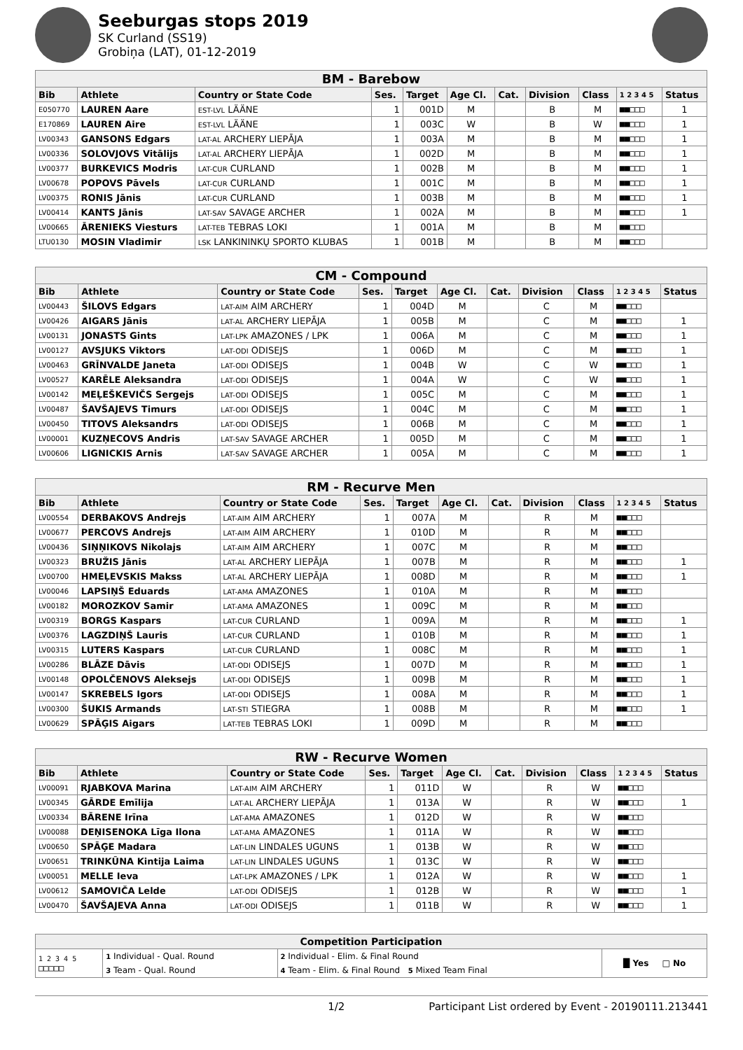Seeburgas stops 2019
SK Curland (SS19)
Grobiņa (LAT), 01-12-2019
| BM - Barebow | | | | | | | | | | |
| --- | --- | --- | --- | --- | --- | --- | --- | --- | --- | --- |
| Bib | Athlete | Country or State Code | Ses. | Target | Age Cl. | Cat. | Division | Class | 1 2 3 4 5 | Status |
| E050770 | LAUREN Aare | EST-LVL LÄÄNE | 1 | 001D | M | | B | M | ■■□□□ | 1 |
| E170869 | LAUREN Aire | EST-LVL LÄÄNE | 1 | 003C | W | | B | W | ■■□□□ | 1 |
| LV00343 | GANSONS Edgars | LAT-AL ARCHERY LIEPĀJA | 1 | 003A | M | | B | M | ■■□□□ | 1 |
| LV00336 | SOLOVJOVS Vitālijs | LAT-AL ARCHERY LIEPĀJA | 1 | 002D | M | | B | M | ■■□□□ | 1 |
| LV00377 | BURKEVICS Modris | LAT-CUR CURLAND | 1 | 002B | M | | B | M | ■■□□□ | 1 |
| LV00678 | POPOVS Pāvels | LAT-CUR CURLAND | 1 | 001C | M | | B | M | ■■□□□ | 1 |
| LV00375 | RONIS Jānis | LAT-CUR CURLAND | 1 | 003B | M | | B | M | ■■□□□ | 1 |
| LV00414 | KANTS Jānis | LAT-SAV SAVAGE ARCHER | 1 | 002A | M | | B | M | ■■□□□ | 1 |
| LV00665 | ĀRENIEKS Viesturs | LAT-TEB TEBRAS LOKI | 1 | 001A | M | | B | M | ■■□□□ | |
| LTU0130 | MOSIN Vladimir | LSK LANKININKŲ SPORTO KLUBAS | 1 | 001B | M | | B | M | ■■□□□ | |
| CM - Compound | | | | | | | | | | |
| --- | --- | --- | --- | --- | --- | --- | --- | --- | --- | --- |
| Bib | Athlete | Country or State Code | Ses. | Target | Age Cl. | Cat. | Division | Class | 1 2 3 4 5 | Status |
| LV00443 | ŠILOVS Edgars | LAT-AIM AIM ARCHERY | 1 | 004D | M | | C | M | ■■□□□ | |
| LV00426 | AIGARS Jānis | LAT-AL ARCHERY LIEPĀJA | 1 | 005B | M | | C | M | ■■□□□ | 1 |
| LV00131 | JONASTS Gints | LAT-LPK AMAZONES / LPK | 1 | 006A | M | | C | M | ■■□□□ | 1 |
| LV00127 | AVSJUKS Viktors | LAT-ODI ODISEJS | 1 | 006D | M | | C | M | ■■□□□ | 1 |
| LV00463 | GRĪNVALDE Janeta | LAT-ODI ODISEJS | 1 | 004B | W | | C | W | ■■□□□ | 1 |
| LV00527 | KARĒLE Aleksandra | LAT-ODI ODISEJS | 1 | 004A | W | | C | W | ■■□□□ | 1 |
| LV00142 | MEĻEŠKEVIČS Sergejs | LAT-ODI ODISEJS | 1 | 005C | M | | C | M | ■■□□□ | 1 |
| LV00487 | ŠAVŠAJEVS Timurs | LAT-ODI ODISEJS | 1 | 004C | M | | C | M | ■■□□□ | 1 |
| LV00450 | TITOVS Aleksandrs | LAT-ODI ODISEJS | 1 | 006B | M | | C | M | ■■□□□ | 1 |
| LV00001 | KUZŅECOVS Andris | LAT-SAV SAVAGE ARCHER | 1 | 005D | M | | C | M | ■■□□□ | 1 |
| LV00606 | LIGNICKIS Arnis | LAT-SAV SAVAGE ARCHER | 1 | 005A | M | | C | M | ■■□□□ | 1 |
| RM - Recurve Men | | | | | | | | | | |
| --- | --- | --- | --- | --- | --- | --- | --- | --- | --- | --- |
| Bib | Athlete | Country or State Code | Ses. | Target | Age Cl. | Cat. | Division | Class | 1 2 3 4 5 | Status |
| LV00554 | DERBAKOVS Andrejs | LAT-AIM AIM ARCHERY | 1 | 007A | M | | R | M | ■■□□□ | |
| LV00677 | PERCOVS Andrejs | LAT-AIM AIM ARCHERY | 1 | 010D | M | | R | M | ■■□□□ | |
| LV00436 | SIŅŅIKOVS Nikolajs | LAT-AIM AIM ARCHERY | 1 | 007C | M | | R | M | ■■□□□ | |
| LV00323 | BRUŽIS Jānis | LAT-AL ARCHERY LIEPĀJA | 1 | 007B | M | | R | M | ■■□□□ | 1 |
| LV00700 | HMEĻEVSKIS Makss | LAT-AL ARCHERY LIEPĀJA | 1 | 008D | M | | R | M | ■■□□□ | 1 |
| LV00046 | LAPSIŅŠ Eduards | LAT-AMA AMAZONES | 1 | 010A | M | | R | M | ■■□□□ | |
| LV00182 | MOROZKOV Samir | LAT-AMA AMAZONES | 1 | 009C | M | | R | M | ■■□□□ | |
| LV00319 | BORGS Kaspars | LAT-CUR CURLAND | 1 | 009A | M | | R | M | ■■□□□ | 1 |
| LV00376 | LAGZDIŅŠ Lauris | LAT-CUR CURLAND | 1 | 010B | M | | R | M | ■■□□□ | 1 |
| LV00315 | LUTERS Kaspars | LAT-CUR CURLAND | 1 | 008C | M | | R | M | ■■□□□ | 1 |
| LV00286 | BLĀZE Dāvis | LAT-ODI ODISEJS | 1 | 007D | M | | R | M | ■■□□□ | 1 |
| LV00148 | OPOLČENOVS Aleksejs | LAT-ODI ODISEJS | 1 | 009B | M | | R | M | ■■□□□ | 1 |
| LV00147 | SKREBELS Igors | LAT-ODI ODISEJS | 1 | 008A | M | | R | M | ■■□□□ | 1 |
| LV00300 | ŠUKIS Armands | LAT-STI STIEGRA | 1 | 008B | M | | R | M | ■■□□□ | 1 |
| LV00629 | SPĀĢIS Aigars | LAT-TEB TEBRAS LOKI | 1 | 009D | M | | R | M | ■■□□□ | |
| RW - Recurve Women | | | | | | | | | | |
| --- | --- | --- | --- | --- | --- | --- | --- | --- | --- | --- |
| Bib | Athlete | Country or State Code | Ses. | Target | Age Cl. | Cat. | Division | Class | 1 2 3 4 5 | Status |
| LV00091 | RJABKOVA Marina | LAT-AIM AIM ARCHERY | 1 | 011D | W | | R | W | ■■□□□ | |
| LV00345 | GĀRDE Emīlija | LAT-AL ARCHERY LIEPĀJA | 1 | 013A | W | | R | W | ■■□□□ | 1 |
| LV00334 | BĀRENE Irīna | LAT-AMA AMAZONES | 1 | 012D | W | | R | W | ■■□□□ | |
| LV00088 | DEŅISENOKA Līga Ilona | LAT-AMA AMAZONES | 1 | 011A | W | | R | W | ■■□□□ | |
| LV00650 | SPĀĢE Madara | LAT-LIN LINDALES UGUNS | 1 | 013B | W | | R | W | ■■□□□ | |
| LV00651 | TRINKŪNA Kintija Laima | LAT-LIN LINDALES UGUNS | 1 | 013C | W | | R | W | ■■□□□ | |
| LV00051 | MELLE Ieva | LAT-LPK AMAZONES / LPK | 1 | 012A | W | | R | W | ■■□□□ | 1 |
| LV00612 | SAMOVIČA Lelde | LAT-ODI ODISEJS | 1 | 012B | W | | R | W | ■■□□□ | 1 |
| LV00470 | ŠAVŠAJEVA Anna | LAT-ODI ODISEJS | 1 | 011B | W | | R | W | ■■□□□ | 1 |
| Competition Participation | | | |
| --- | --- | --- | --- |
| 1 2 3 4 5 □□□□□ | 1 Individual - Qual. Round | 2 Individual - Elim. & Final Round | █ Yes □ No |
| | 3 Team - Qual. Round | 4 Team - Elim. & Final Round 5 Mixed Team Final | |
1/2 Participant List ordered by Event - 20190111.213441